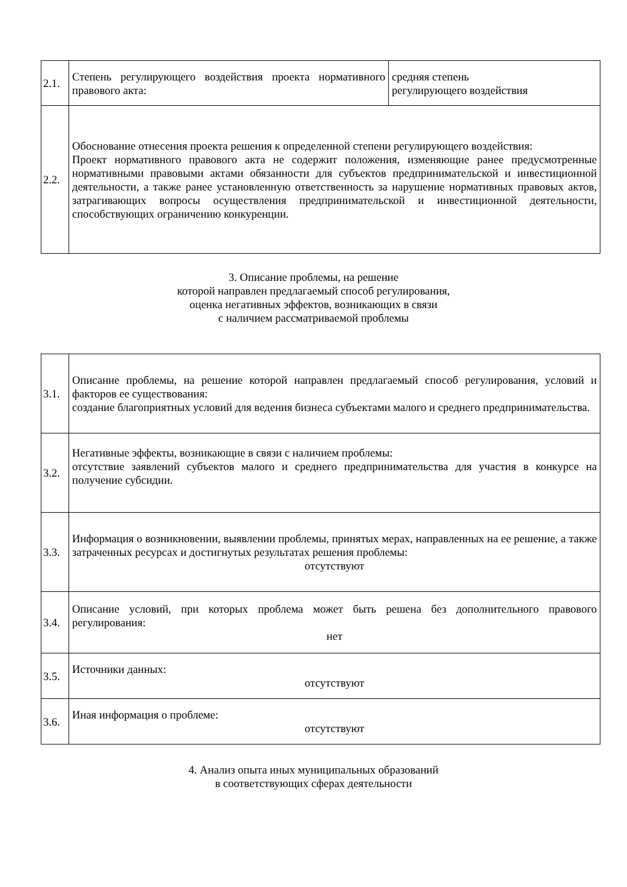| 2.1. | Степень регулирующего воздействия проекта нормативного правового акта: | средняя степень регулирующего воздействия |
| 2.2. | Обоснование отнесения проекта решения к определенной степени регулирующего воздействия: Проект нормативного правового акта не содержит положения, изменяющие ранее предусмотренные нормативными правовыми актами обязанности для субъектов предпринимательской и инвестиционной деятельности, а также ранее установленную ответственность за нарушение нормативных правовых актов, затрагивающих вопросы осуществления предпринимательской и инвестиционной деятельности, способствующих ограничению конкуренции. | |
3. Описание проблемы, на решение
которой направлен предлагаемый способ регулирования,
оценка негативных эффектов, возникающих в связи
с наличием рассматриваемой проблемы
| 3.1. | Описание проблемы, на решение которой направлен предлагаемый способ регулирования, условий и факторов ее существования: создание благоприятных условий для ведения бизнеса субъектами малого и среднего предпринимательства. |
| 3.2. | Негативные эффекты, возникающие в связи с наличием проблемы: отсутствие заявлений субъектов малого и среднего предпринимательства для участия в конкурсе на получение субсидии. |
| 3.3. | Информация о возникновении, выявлении проблемы, принятых мерах, направленных на ее решение, а также затраченных ресурсах и достигнутых результатах решения проблемы: отсутствуют |
| 3.4. | Описание условий, при которых проблема может быть решена без дополнительного правового регулирования: нет |
| 3.5. | Источники данных: отсутствуют |
| 3.6. | Иная информация о проблеме: отсутствуют |
4. Анализ опыта иных муниципальных образований
в соответствующих сферах деятельности